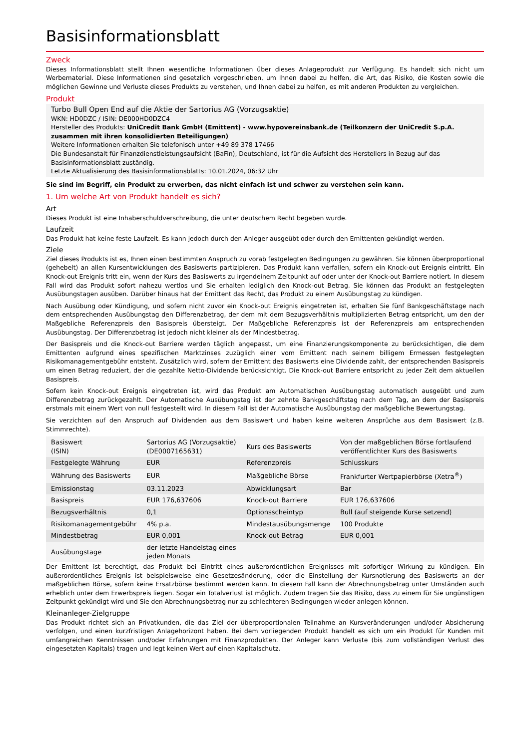Basisinformationsblatt
Zweck
Dieses Informationsblatt stellt Ihnen wesentliche Informationen über dieses Anlageprodukt zur Verfügung. Es handelt sich nicht um Werbematerial. Diese Informationen sind gesetzlich vorgeschrieben, um Ihnen dabei zu helfen, die Art, das Risiko, die Kosten sowie die möglichen Gewinne und Verluste dieses Produkts zu verstehen, und Ihnen dabei zu helfen, es mit anderen Produkten zu vergleichen.
Produkt
Turbo Bull Open End auf die Aktie der Sartorius AG (Vorzugsaktie)
WKN: HD0DZC / ISIN: DE000HD0DZC4
Hersteller des Produkts: UniCredit Bank GmbH (Emittent) - www.hypovereinsbank.de (Teilkonzern der UniCredit S.p.A. zusammen mit ihren konsolidierten Beteiligungen)
Weitere Informationen erhalten Sie telefonisch unter +49 89 378 17466
Die Bundesanstalt für Finanzdienstleistungsaufsicht (BaFin), Deutschland, ist für die Aufsicht des Herstellers in Bezug auf das Basisinformationsblatt zuständig.
Letzte Aktualisierung des Basisinformationsblatts: 10.01.2024, 06:32 Uhr
Sie sind im Begriff, ein Produkt zu erwerben, das nicht einfach ist und schwer zu verstehen sein kann.
1. Um welche Art von Produkt handelt es sich?
Art
Dieses Produkt ist eine Inhaberschuldverschreibung, die unter deutschem Recht begeben wurde.
Laufzeit
Das Produkt hat keine feste Laufzeit. Es kann jedoch durch den Anleger ausgeübt oder durch den Emittenten gekündigt werden.
Ziele
Ziel dieses Produkts ist es, Ihnen einen bestimmten Anspruch zu vorab festgelegten Bedingungen zu gewähren. Sie können überproportional (gehebelt) an allen Kursentwicklungen des Basiswerts partizipieren. Das Produkt kann verfallen, sofern ein Knock-out Ereignis eintritt. Ein Knock-out Ereignis tritt ein, wenn der Kurs des Basiswerts zu irgendeinem Zeitpunkt auf oder unter der Knock-out Barriere notiert. In diesem Fall wird das Produkt sofort nahezu wertlos und Sie erhalten lediglich den Knock-out Betrag. Sie können das Produkt an festgelegten Ausübungstagen ausüben. Darüber hinaus hat der Emittent das Recht, das Produkt zu einem Ausübungstag zu kündigen.
Nach Ausübung oder Kündigung, und sofern nicht zuvor ein Knock-out Ereignis eingetreten ist, erhalten Sie fünf Bankgeschäftstage nach dem entsprechenden Ausübungstag den Differenzbetrag, der dem mit dem Bezugsverhältnis multiplizierten Betrag entspricht, um den der Maßgebliche Referenzpreis den Basispreis übersteigt. Der Maßgebliche Referenzpreis ist der Referenzpreis am entsprechenden Ausübungstag. Der Differenzbetrag ist jedoch nicht kleiner als der Mindestbetrag.
Der Basispreis und die Knock-out Barriere werden täglich angepasst, um eine Finanzierungskomponente zu berücksichtigen, die dem Emittenten aufgrund eines spezifischen Marktzinses zuzüglich einer vom Emittent nach seinem billigem Ermessen festgelegten Risikomanagementgebühr entsteht. Zusätzlich wird, sofern der Emittent des Basiswerts eine Dividende zahlt, der entsprechenden Basispreis um einen Betrag reduziert, der die gezahlte Netto-Dividende berücksichtigt. Die Knock-out Barriere entspricht zu jeder Zeit dem aktuellen Basispreis.
Sofern kein Knock-out Ereignis eingetreten ist, wird das Produkt am Automatischen Ausübungstag automatisch ausgeübt und zum Differenzbetrag zurückgezahlt. Der Automatische Ausübungstag ist der zehnte Bankgeschäftstag nach dem Tag, an dem der Basispreis erstmals mit einem Wert von null festgestellt wird. In diesem Fall ist der Automatische Ausübungstag der maßgebliche Bewertungstag.
Sie verzichten auf den Anspruch auf Dividenden aus dem Basiswert und haben keine weiteren Ansprüche aus dem Basiswert (z.B. Stimmrechte).
| Basiswert (ISIN) | Sartorius AG (Vorzugsaktie) (DE0007165631) | Kurs des Basiswerts | Von der maßgeblichen Börse fortlaufend veröffentlichter Kurs des Basiswerts |
| Festgelegte Währung | EUR | Referenzpreis | Schlusskurs |
| Währung des Basiswerts | EUR | Maßgebliche Börse | Frankfurter Wertpapierbörse (Xetra<sup>®</sup>) |
| Emissionstag | 03.11.2023 | Abwicklungsart | Bar |
| Basispreis | EUR 176,637606 | Knock-out Barriere | EUR 176,637606 |
| Bezugsverhältnis | 0,1 | Optionsscheintyp | Bull (auf steigende Kurse setzend) |
| Risikomanagementgebühr | 4% p.a. | Mindestausübungsmenge | 100 Produkte |
| Mindestbetrag | EUR 0,001 | Knock-out Betrag | EUR 0,001 |
| Ausübungstage | der letzte Handelstag eines jeden Monats | | |
Der Emittent ist berechtigt, das Produkt bei Eintritt eines außerordentlichen Ereignisses mit sofortiger Wirkung zu kündigen. Ein außerordentliches Ereignis ist beispielsweise eine Gesetzesänderung, oder die Einstellung der Kursnotierung des Basiswerts an der maßgeblichen Börse, sofern keine Ersatzbörse bestimmt werden kann. In diesem Fall kann der Abrechnungsbetrag unter Umständen auch erheblich unter dem Erwerbspreis liegen. Sogar ein Totalverlust ist möglich. Zudem tragen Sie das Risiko, dass zu einem für Sie ungünstigen Zeitpunkt gekündigt wird und Sie den Abrechnungsbetrag nur zu schlechteren Bedingungen wieder anlegen können.
Kleinanleger-Zielgruppe
Das Produkt richtet sich an Privatkunden, die das Ziel der überproportionalen Teilnahme an Kursveränderungen und/oder Absicherung verfolgen, und einen kurzfristigen Anlagehorizont haben. Bei dem vorliegenden Produkt handelt es sich um ein Produkt für Kunden mit umfangreichen Kenntnissen und/oder Erfahrungen mit Finanzprodukten. Der Anleger kann Verluste (bis zum vollständigen Verlust des eingesetzten Kapitals) tragen und legt keinen Wert auf einen Kapitalschutz.